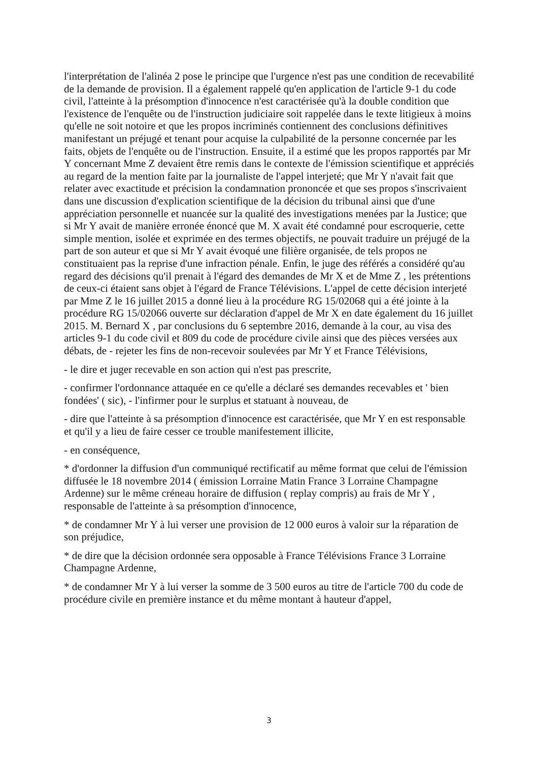l'interprétation de l'alinéa 2 pose le principe que l'urgence n'est pas une condition de recevabilité de la demande de provision. Il a également rappelé qu'en application de l'article 9-1 du code civil, l'atteinte à la présomption d'innocence n'est caractérisée qu'à la double condition que l'existence de l'enquête ou de l'instruction judiciaire soit rappelée dans le texte litigieux à moins qu'elle ne soit notoire et que les propos incriminés contiennent des conclusions définitives manifestant un préjugé et tenant pour acquise la culpabilité de la personne concernée par les faits, objets de l'enquête ou de l'instruction. Ensuite, il a estimé que les propos rapportés par Mr Y concernant Mme Z devaient être remis dans le contexte de l'émission scientifique et appréciés au regard de la mention faite par la journaliste de l'appel interjeté; que Mr Y n'avait fait que relater avec exactitude et précision la condamnation prononcée et que ses propos s'inscrivaient dans une discussion d'explication scientifique de la décision du tribunal ainsi que d'une appréciation personnelle et nuancée sur la qualité des investigations menées par la Justice; que si Mr Y avait de manière erronée énoncé que M. X avait été condamné pour escroquerie, cette simple mention, isolée et exprimée en des termes objectifs, ne pouvait traduire un préjugé de la part de son auteur et que si Mr Y avait évoqué une filière organisée, de tels propos ne constituaient pas la reprise d'une infraction pénale. Enfin, le juge des référés a considéré qu'au regard des décisions qu'il prenait à l'égard des demandes de Mr X et de Mme Z , les prétentions de ceux-ci étaient sans objet à l'égard de France Télévisions. L'appel de cette décision interjeté par Mme Z le 16 juillet 2015 a donné lieu à la procédure RG 15/02068 qui a été jointe à la procédure RG 15/02066 ouverte sur déclaration d'appel de Mr X en date également du 16 juillet 2015. M. Bernard X , par conclusions du 6 septembre 2016, demande à la cour, au visa des articles 9-1 du code civil et 809 du code de procédure civile ainsi que des pièces versées aux débats, de - rejeter les fins de non-recevoir soulevées par Mr Y et France Télévisions,
- le dire et juger recevable en son action qui n'est pas prescrite,
- confirmer l'ordonnance attaquée en ce qu'elle a déclaré ses demandes recevables et ' bien fondées' ( sic), - l'infirmer pour le surplus et statuant à nouveau, de
- dire que l'atteinte à sa présomption d'innocence est caractérisée, que Mr Y en est responsable et qu'il y a lieu de faire cesser ce trouble manifestement illicite,
- en conséquence,
* d'ordonner la diffusion d'un communiqué rectificatif au même format que celui de l'émission diffusée le 18 novembre 2014 ( émission Lorraine Matin France 3 Lorraine Champagne Ardenne) sur le même créneau horaire de diffusion ( replay compris) au frais de Mr Y , responsable de l'atteinte à sa présomption d'innocence,
* de condamner Mr Y à lui verser une provision de 12 000 euros à valoir sur la réparation de son préjudice,
* de dire que la décision ordonnée sera opposable à France Télévisions France 3 Lorraine Champagne Ardenne,
* de condamner Mr Y à lui verser la somme de 3 500 euros au titre de l'article 700 du code de procédure civile en première instance et du même montant à hauteur d'appel,
3